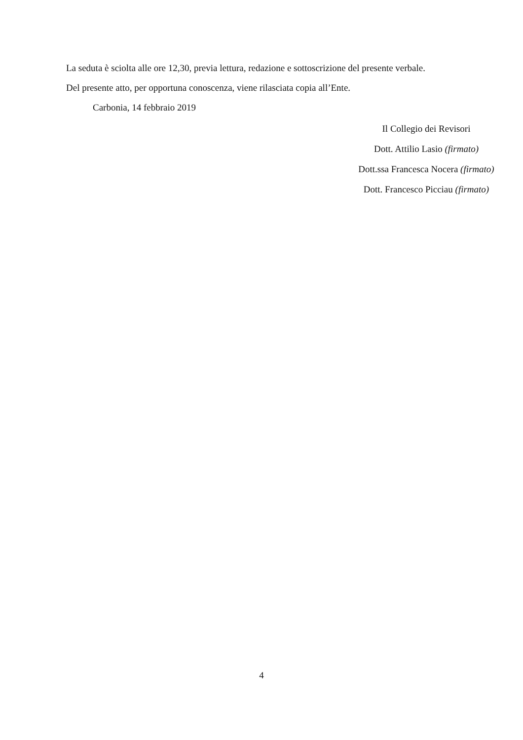La seduta è sciolta alle ore 12,30, previa lettura, redazione e sottoscrizione del presente verbale.
Del presente atto, per opportuna conoscenza, viene rilasciata copia all’Ente.
Carbonia, 14 febbraio 2019
Il Collegio dei Revisori
Dott. Attilio Lasio (firmato)
Dott.ssa Francesca Nocera (firmato)
Dott. Francesco Picciau (firmato)
4